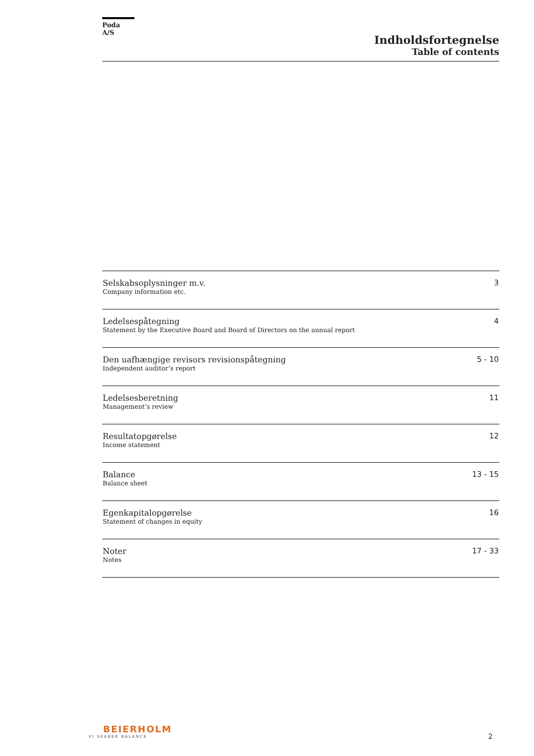Poda A/S
Indholdsfortegnelse
Table of contents
| Selskabsoplysninger m.v. Company information etc. | 3 |
| Ledelsespåtegning Statement by the Executive Board and Board of Directors on the annual report | 4 |
| Den uafhængige revisors revisionspåtegning Independent auditor’s report | 5 - 10 |
| Ledelsesberetning Management’s review | 11 |
| Resultatopgørelse Income statement | 12 |
| Balance Balance sheet | 13 - 15 |
| Egenkapitalopgørelse Statement of changes in equity | 16 |
| Noter Notes | 17 - 33 |
BEIERHOLM
VI SKABER BALANCE
2